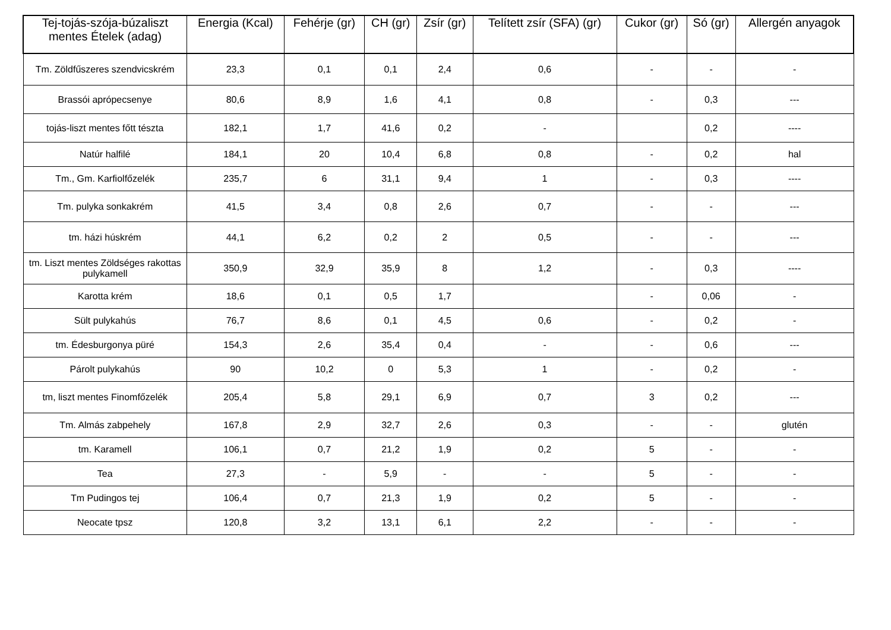| Tej-tojás-szója-búzaliszt mentes Ételek (adag) | Energia (Kcal) | Fehérje (gr) | CH (gr) | Zsír (gr) | Telített zsír (SFA) (gr) | Cukor (gr) | Só (gr) | Allergén anyagok |
| --- | --- | --- | --- | --- | --- | --- | --- | --- |
| Tm. Zöldfűszeres szendvicskrém | 23,3 | 0,1 | 0,1 | 2,4 | 0,6 | - | - | - |
| Brassói aprópecsenye | 80,6 | 8,9 | 1,6 | 4,1 | 0,8 | - | 0,3 | --- |
| tojás-liszt mentes főtt tészta | 182,1 | 1,7 | 41,6 | 0,2 | - | | 0,2 | ---- |
| Natúr halfilé | 184,1 | 20 | 10,4 | 6,8 | 0,8 | - | 0,2 | hal |
| Tm., Gm. Karfiolfőzelék | 235,7 | 6 | 31,1 | 9,4 | 1 | - | 0,3 | ---- |
| Tm. pulyka sonkakrém | 41,5 | 3,4 | 0,8 | 2,6 | 0,7 | - | - | --- |
| tm. házi húskrém | 44,1 | 6,2 | 0,2 | 2 | 0,5 | - | - | --- |
| tm. Liszt mentes Zöldséges rakottas pulykamell | 350,9 | 32,9 | 35,9 | 8 | 1,2 | - | 0,3 | ---- |
| Karotta krém | 18,6 | 0,1 | 0,5 | 1,7 | | - | 0,06 | - |
| Sült pulykahús | 76,7 | 8,6 | 0,1 | 4,5 | 0,6 | - | 0,2 | - |
| tm. Édesburgonya püré | 154,3 | 2,6 | 35,4 | 0,4 | - | - | 0,6 | --- |
| Párolt pulykahús | 90 | 10,2 | 0 | 5,3 | 1 | - | 0,2 | - |
| tm, liszt mentes Finomfőzelék | 205,4 | 5,8 | 29,1 | 6,9 | 0,7 | 3 | 0,2 | --- |
| Tm. Almás zabpehely | 167,8 | 2,9 | 32,7 | 2,6 | 0,3 | - | - | glutén |
| tm. Karamell | 106,1 | 0,7 | 21,2 | 1,9 | 0,2 | 5 | - | - |
| Tea | 27,3 | - | 5,9 | - | - | 5 | - | - |
| Tm Pudingos tej | 106,4 | 0,7 | 21,3 | 1,9 | 0,2 | 5 | - | - |
| Neocate tpsz | 120,8 | 3,2 | 13,1 | 6,1 | 2,2 | - | - | - |